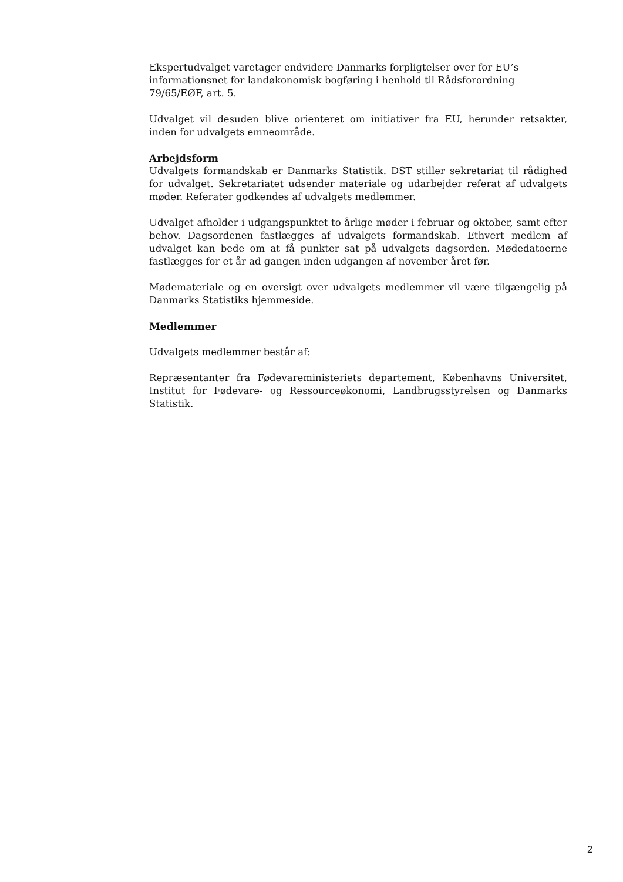Ekspertudvalget varetager endvidere Danmarks forpligtelser over for EU’s informationsnet for landøkonomisk bogføring i henhold til Rådsforordning 79/65/EØF, art. 5.
Udvalget vil desuden blive orienteret om initiativer fra EU, herunder retsakter, inden for udvalgets emneområde.
Arbejdsform
Udvalgets formandskab er Danmarks Statistik. DST stiller sekretariat til rådighed for udvalget. Sekretariatet udsender materiale og udarbejder referat af udvalgets møder. Referater godkendes af udvalgets medlemmer.
Udvalget afholder i udgangspunktet to årlige møder i februar og oktober, samt efter behov. Dagsordenen fastlægges af udvalgets formandskab. Ethvert medlem af udvalget kan bede om at få punkter sat på udvalgets dagsorden. Mødedatoerne fastlægges for et år ad gangen inden udgangen af november året før.
Mødemateriale og en oversigt over udvalgets medlemmer vil være tilgængelig på Danmarks Statistiks hjemmeside.
Medlemmer
Udvalgets medlemmer består af:
Repræsentanter fra Fødevareministeriets departement, Københavns Universitet, Institut for Fødevare- og Ressourceøkonomi, Landbrugsstyrelsen og Danmarks Statistik.
2